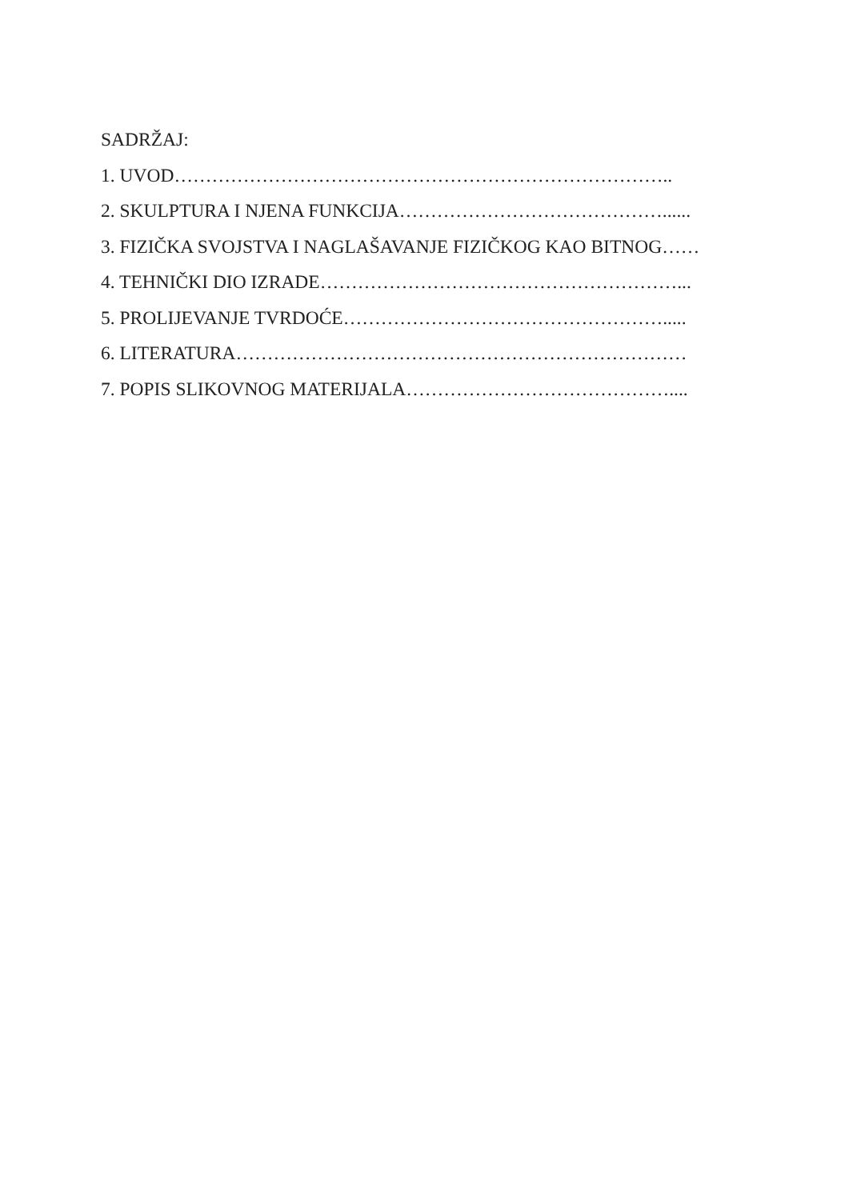SADRŽAJ:
1. UVOD……………………………………………………………………..
2. SKULPTURA I NJENA FUNKCIJA……………………………………......
3. FIZIČKA SVOJSTVA I NAGLAŠAVANJE FIZIČKOG KAO BITNOG……
4. TEHNIČKI DIO IZRADE…………………………………………………...
5. PROLIJEVANJE TVRDOĆE…………………………………………….....
6. LITERATURA………………………………………………………………
7. POPIS SLIKOVNOG MATERIJALA……………………………………....